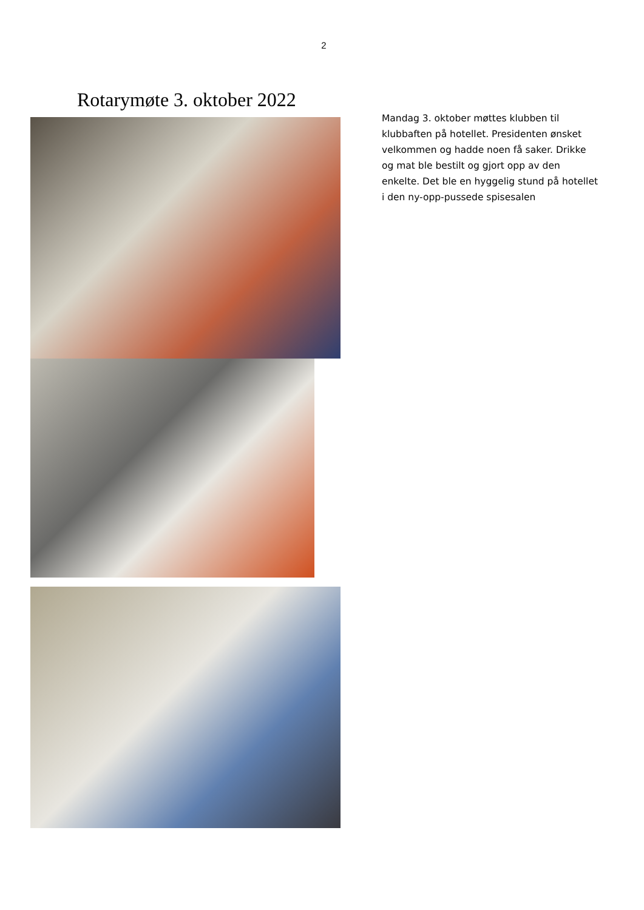2
Rotarymøte 3. oktober 2022
Mandag 3. oktober møttes klubben til klubbaften på hotellet. Presidenten ønsket velkommen og hadde noen få saker. Drikke og mat ble bestilt og gjort opp av den enkelte. Det ble en hyggelig stund på hotellet i den ny-opp-pussede spisesalen